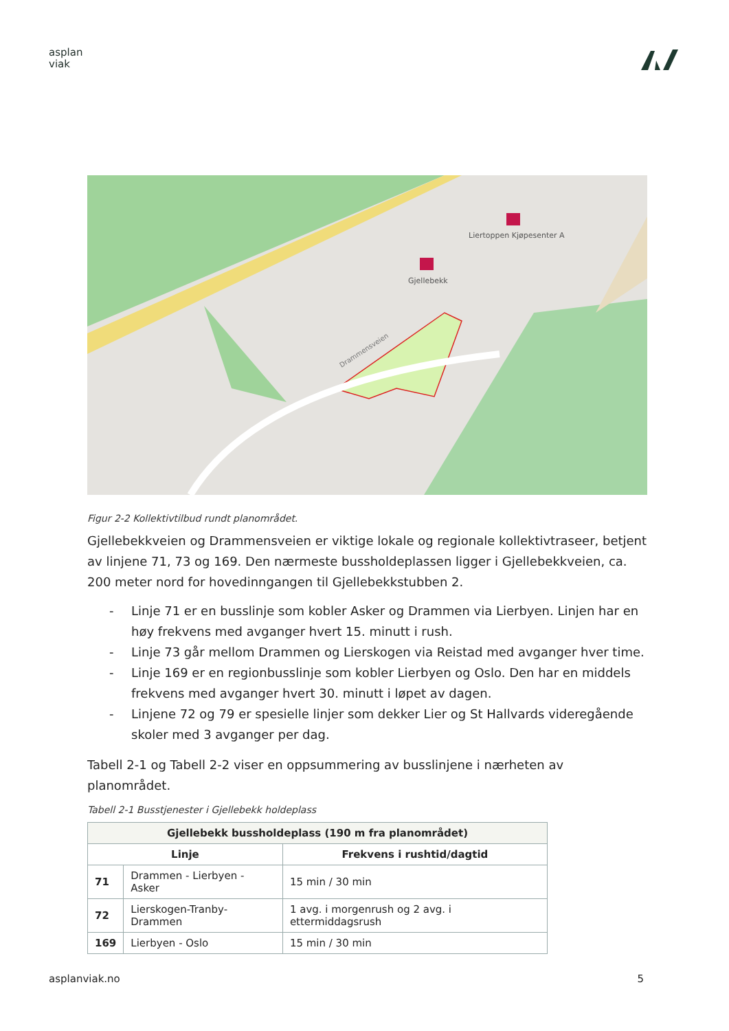asplan
viak
Gjellebekk
Liertoppen Kjøpesenter A
Drammensveien
Figur 2-2 Kollektivtilbud rundt planområdet.
Gjellebekkveien og Drammensveien er viktige lokale og regionale kollektivtraseer, betjent av linjene 71, 73 og 169. Den nærmeste bussholdeplassen ligger i Gjellebekkveien, ca. 200 meter nord for hovedinngangen til Gjellebekkstubben 2.
- Linje 71 er en busslinje som kobler Asker og Drammen via Lierbyen. Linjen har en høy frekvens med avganger hvert 15. minutt i rush.
- Linje 73 går mellom Drammen og Lierskogen via Reistad med avganger hver time.
- Linje 169 er en regionbusslinje som kobler Lierbyen og Oslo. Den har en middels frekvens med avganger hvert 30. minutt i løpet av dagen.
- Linjene 72 og 79 er spesielle linjer som dekker Lier og St Hallvards videregående skoler med 3 avganger per dag.
Tabell 2-1 og Tabell 2-2 viser en oppsummering av busslinjene i nærheten av planområdet.
Tabell 2-1 Busstjenester i Gjellebekk holdeplass
| Gjellebekk bussholdeplass (190 m fra planområdet) | | |
| --- | --- | --- |
| Linje | | Frekvens i rushtid/dagtid |
| 71 | Drammen - Lierbyen - Asker | 15 min / 30 min |
| 72 | Lierskogen-Tranby-Drammen | 1 avg. i morgenrush og 2 avg. i ettermiddagsrush |
| 169 | Lierbyen - Oslo | 15 min / 30 min |
asplanviak.no 5